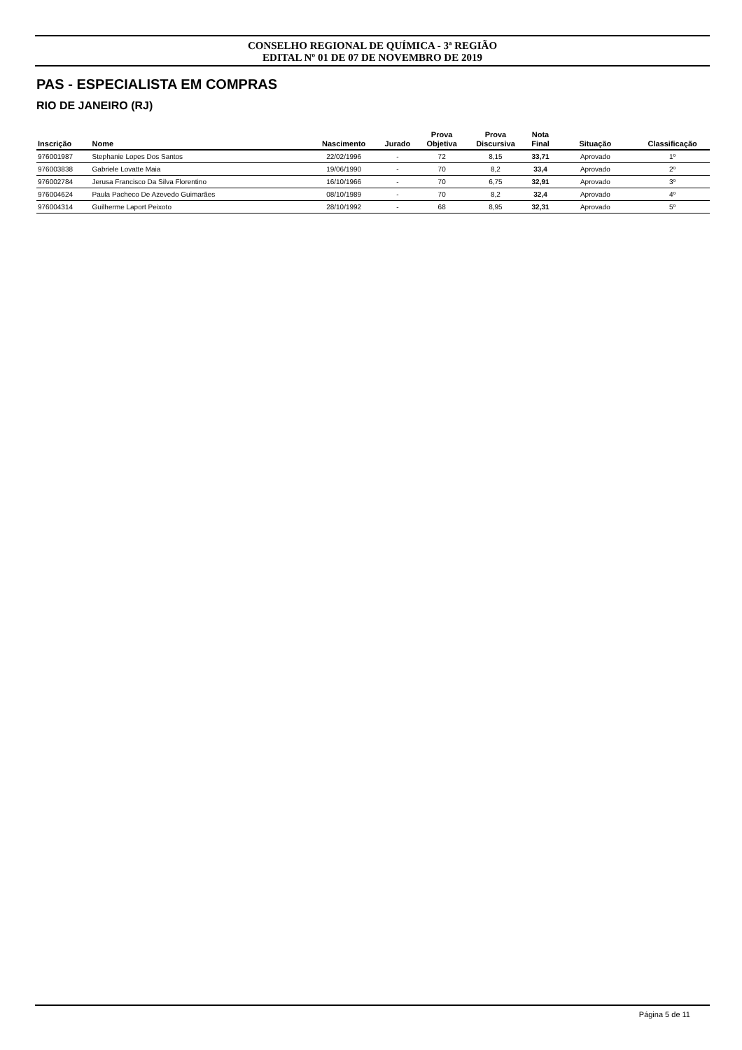CONSELHO REGIONAL DE QUÍMICA - 3ª REGIÃO
EDITAL Nº 01 DE 07 DE NOVEMBRO DE 2019
PAS - ESPECIALISTA EM COMPRAS
RIO DE JANEIRO (RJ)
| Inscrição | Nome | Nascimento | Jurado | Prova Objetiva | Prova Discursiva | Nota Final | Situação | Classificação |
| --- | --- | --- | --- | --- | --- | --- | --- | --- |
| 976001987 | Stephanie Lopes Dos Santos | 22/02/1996 | - | 72 | 8,15 | 33,71 | Aprovado | 1º |
| 976003838 | Gabriele Lovatte Maia | 19/06/1990 | - | 70 | 8,2 | 33,4 | Aprovado | 2º |
| 976002784 | Jerusa Francisco Da Silva Florentino | 16/10/1966 | - | 70 | 6,75 | 32,91 | Aprovado | 3º |
| 976004624 | Paula Pacheco De Azevedo Guimarães | 08/10/1989 | - | 70 | 8,2 | 32,4 | Aprovado | 4º |
| 976004314 | Guilherme Laport Peixoto | 28/10/1992 | - | 68 | 8,95 | 32,31 | Aprovado | 5º |
Página 5 de 11